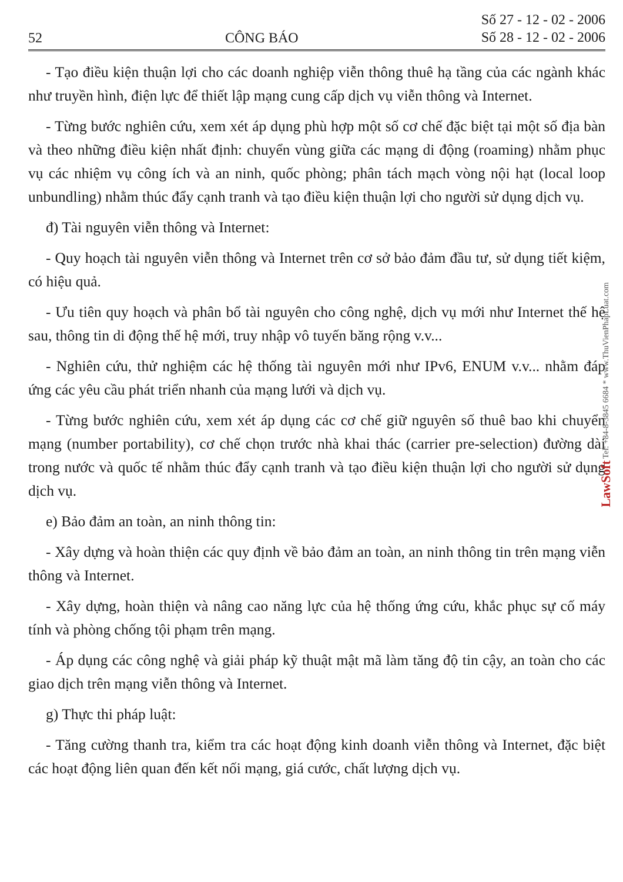52 CÔNG BÁO Số 27 - 12 - 02 - 2006
Số 28 - 12 - 02 - 2006
- Tạo điều kiện thuận lợi cho các doanh nghiệp viễn thông thuê hạ tầng của các ngành khác như truyền hình, điện lực để thiết lập mạng cung cấp dịch vụ viễn thông và Internet.
- Từng bước nghiên cứu, xem xét áp dụng phù hợp một số cơ chế đặc biệt tại một số địa bàn và theo những điều kiện nhất định: chuyển vùng giữa các mạng di động (roaming) nhằm phục vụ các nhiệm vụ công ích và an ninh, quốc phòng; phân tách mạch vòng nội hạt (local loop unbundling) nhằm thúc đẩy cạnh tranh và tạo điều kiện thuận lợi cho người sử dụng dịch vụ.
đ) Tài nguyên viễn thông và Internet:
- Quy hoạch tài nguyên viễn thông và Internet trên cơ sở bảo đảm đầu tư, sử dụng tiết kiệm, có hiệu quả.
- Ưu tiên quy hoạch và phân bổ tài nguyên cho công nghệ, dịch vụ mới như Internet thế hệ sau, thông tin di động thế hệ mới, truy nhập vô tuyến băng rộng v.v...
- Nghiên cứu, thử nghiệm các hệ thống tài nguyên mới như IPv6, ENUM v.v... nhằm đáp ứng các yêu cầu phát triển nhanh của mạng lưới và dịch vụ.
- Từng bước nghiên cứu, xem xét áp dụng các cơ chế giữ nguyên số thuê bao khi chuyển mạng (number portability), cơ chế chọn trước nhà khai thác (carrier pre-selection) đường dài trong nước và quốc tế nhằm thúc đẩy cạnh tranh và tạo điều kiện thuận lợi cho người sử dụng dịch vụ.
e) Bảo đảm an toàn, an ninh thông tin:
- Xây dựng và hoàn thiện các quy định về bảo đảm an toàn, an ninh thông tin trên mạng viễn thông và Internet.
- Xây dựng, hoàn thiện và nâng cao năng lực của hệ thống ứng cứu, khắc phục sự cố máy tính và phòng chống tội phạm trên mạng.
- Áp dụng các công nghệ và giải pháp kỹ thuật mật mã làm tăng độ tin cậy, an toàn cho các giao dịch trên mạng viễn thông và Internet.
g) Thực thi pháp luật:
- Tăng cường thanh tra, kiểm tra các hoạt động kinh doanh viễn thông và Internet, đặc biệt các hoạt động liên quan đến kết nối mạng, giá cước, chất lượng dịch vụ.
LawSoft Tel: +84-8-3845 6684 * www.ThuVienPhapLuat.com